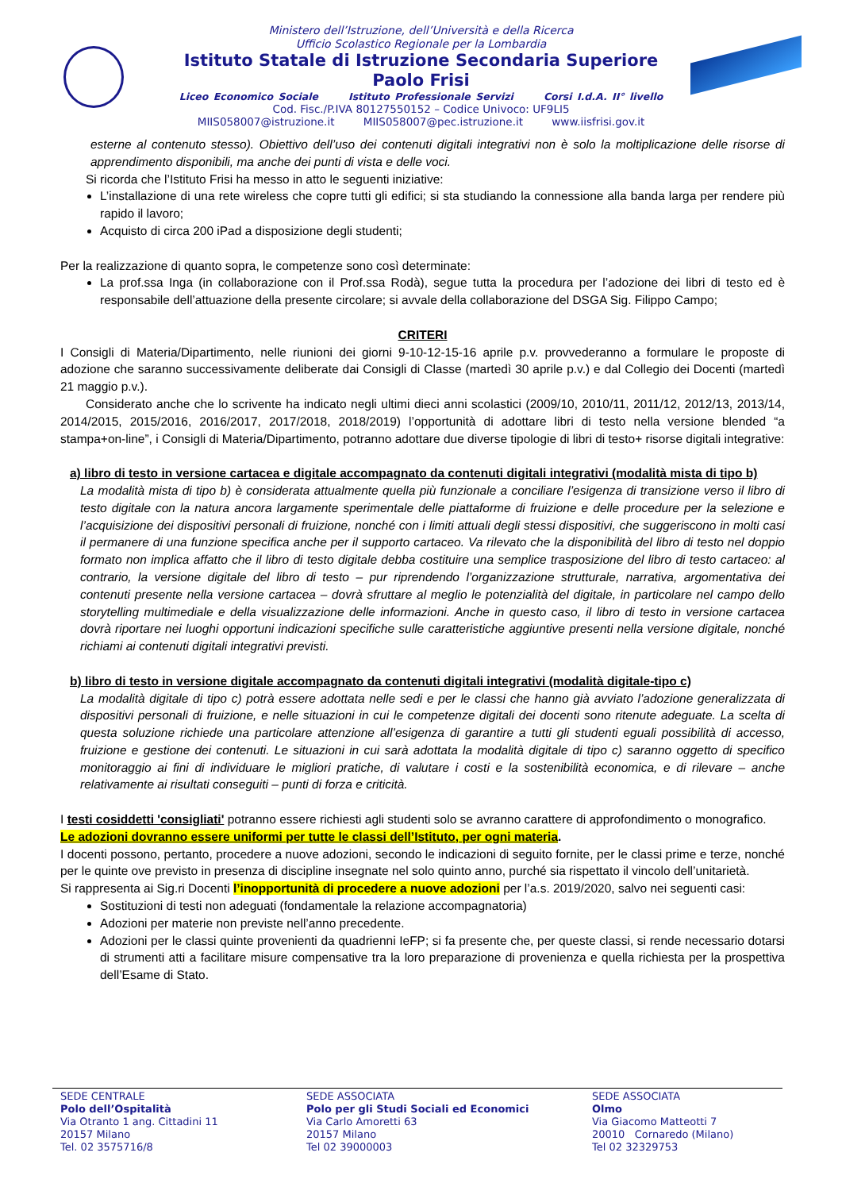Ministero dell’Istruzione, dell’Università e della Ricerca
Ufficio Scolastico Regionale per la Lombardia
Istituto Statale di Istruzione Secondaria Superiore
Paolo Frisi
Liceo Economico Sociale Istituto Professionale Servizi Corsi I.d.A. II° livello
Cod. Fisc./P.IVA 80127550152 – Codice Univoco: UF9LI5
MIIS058007@istruzione.it MIIS058007@pec.istruzione.it www.iisfrisi.gov.it
esterne al contenuto stesso). Obiettivo dell’uso dei contenuti digitali integrativi non è solo la moltiplicazione delle risorse di apprendimento disponibili, ma anche dei punti di vista e delle voci.
Si ricorda che l’Istituto Frisi ha messo in atto le seguenti iniziative:
L’installazione di una rete wireless che copre tutti gli edifici; si sta studiando la connessione alla banda larga per rendere più rapido il lavoro;
Acquisto di circa 200 iPad a disposizione degli studenti;
Per la realizzazione di quanto sopra, le competenze sono così determinate:
La prof.ssa Inga (in collaborazione con il Prof.ssa Rodà), segue tutta la procedura per l’adozione dei libri di testo ed è responsabile dell’attuazione della presente circolare; si avvale della collaborazione del DSGA Sig. Filippo Campo;
CRITERI
I Consigli di Materia/Dipartimento, nelle riunioni dei giorni 9-10-12-15-16 aprile p.v. provvederanno a formulare le proposte di adozione che saranno successivamente deliberate dai Consigli di Classe (martedì 30 aprile p.v.) e dal Collegio dei Docenti (martedì 21 maggio p.v.).
Considerato anche che lo scrivente ha indicato negli ultimi dieci anni scolastici (2009/10, 2010/11, 2011/12, 2012/13, 2013/14, 2014/2015, 2015/2016, 2016/2017, 2017/2018, 2018/2019) l’opportunità di adottare libri di testo nella versione blended “a stampa+on-line”, i Consigli di Materia/Dipartimento, potranno adottare due diverse tipologie di libri di testo+ risorse digitali integrative:
a) libro di testo in versione cartacea e digitale accompagnato da contenuti digitali integrativi (modalità mista di tipo b)
La modalità mista di tipo b) è considerata attualmente quella più funzionale a conciliare l’esigenza di transizione verso il libro di testo digitale con la natura ancora largamente sperimentale delle piattaforme di fruizione e delle procedure per la selezione e l’acquisizione dei dispositivi personali di fruizione, nonché con i limiti attuali degli stessi dispositivi, che suggeriscono in molti casi il permanere di una funzione specifica anche per il supporto cartaceo. Va rilevato che la disponibilità del libro di testo nel doppio formato non implica affatto che il libro di testo digitale debba costituire una semplice trasposizione del libro di testo cartaceo: al contrario, la versione digitale del libro di testo – pur riprendendo l’organizzazione strutturale, narrativa, argomentativa dei contenuti presente nella versione cartacea – dovrà sfruttare al meglio le potenzialità del digitale, in particolare nel campo dello storytelling multimediale e della visualizzazione delle informazioni. Anche in questo caso, il libro di testo in versione cartacea dovrà riportare nei luoghi opportuni indicazioni specifiche sulle caratteristiche aggiuntive presenti nella versione digitale, nonché richiami ai contenuti digitali integrativi previsti.
b) libro di testo in versione digitale accompagnato da contenuti digitali integrativi (modalità digitale-tipo c)
La modalità digitale di tipo c) potrà essere adottata nelle sedi e per le classi che hanno già avviato l’adozione generalizzata di dispositivi personali di fruizione, e nelle situazioni in cui le competenze digitali dei docenti sono ritenute adeguate. La scelta di questa soluzione richiede una particolare attenzione all’esigenza di garantire a tutti gli studenti eguali possibilità di accesso, fruizione e gestione dei contenuti. Le situazioni in cui sarà adottata la modalità digitale di tipo c) saranno oggetto di specifico monitoraggio ai fini di individuare le migliori pratiche, di valutare i costi e la sostenibilità economica, e di rilevare – anche relativamente ai risultati conseguiti – punti di forza e criticità.
I testi cosiddetti 'consigliati' potranno essere richiesti agli studenti solo se avranno carattere di approfondimento o monografico.
Le adozioni dovranno essere uniformi per tutte le classi dell’Istituto, per ogni materia.
I docenti possono, pertanto, procedere a nuove adozioni, secondo le indicazioni di seguito fornite, per le classi prime e terze, nonché per le quinte ove previsto in presenza di discipline insegnate nel solo quinto anno, purché sia rispettato il vincolo dell’unitarietà.
Si rappresenta ai Sig.ri Docenti l’inopportunità di procedere a nuove adozioni per l’a.s. 2019/2020, salvo nei seguenti casi:
Sostituzioni di testi non adeguati (fondamentale la relazione accompagnatoria)
Adozioni per materie non previste nell’anno precedente.
Adozioni per le classi quinte provenienti da quadrienni IeFP; si fa presente che, per queste classi, si rende necessario dotarsi di strumenti atti a facilitare misure compensative tra la loro preparazione di provenienza e quella richiesta per la prospettiva dell’Esame di Stato.
SEDE CENTRALE
Polo dell’Ospitalità
Via Otranto 1 ang. Cittadini 11
20157 Milano
Tel. 02 3575716/8
SEDE ASSOCIATA
Polo per gli Studi Sociali ed Economici
Via Carlo Amoretti 63
20157 Milano
Tel 02 39000003
SEDE ASSOCIATA
Olmo
Via Giacomo Matteotti 7
20010 Cornaredo (Milano)
Tel 02 32329753